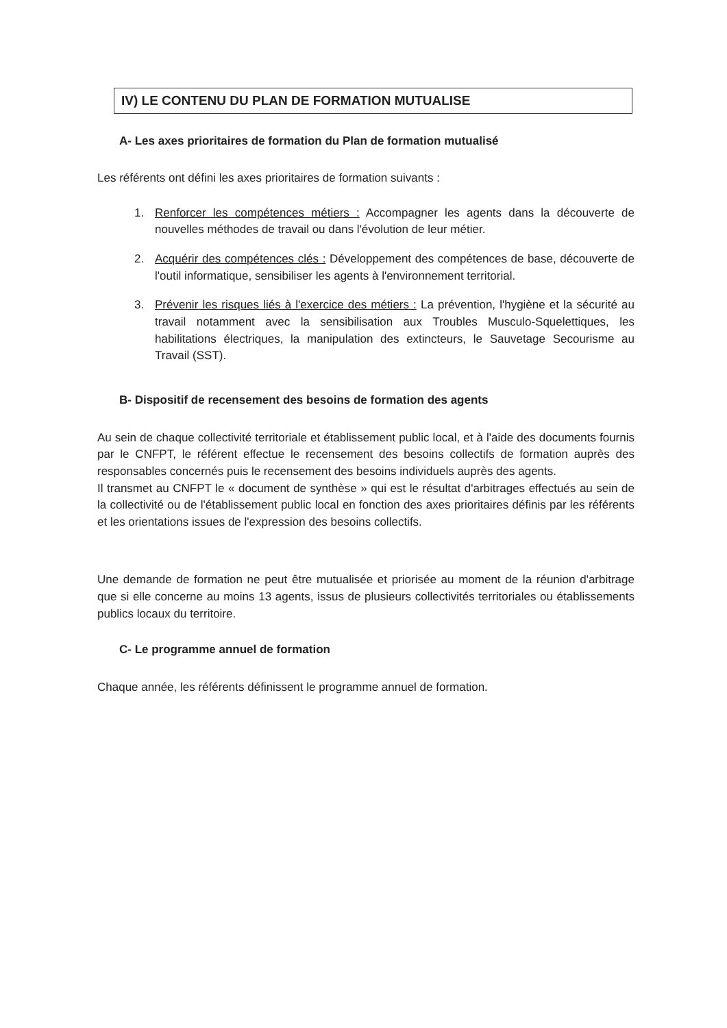IV) LE CONTENU DU PLAN DE FORMATION MUTUALISE
A- Les axes prioritaires de formation du Plan de formation mutualisé
Les référents ont défini les axes prioritaires de formation suivants :
1. Renforcer les compétences métiers : Accompagner les agents dans la découverte de nouvelles méthodes de travail ou dans l'évolution de leur métier.
2. Acquérir des compétences clés : Développement des compétences de base, découverte de l'outil informatique, sensibiliser les agents à l'environnement territorial.
3. Prévenir les risques liés à l'exercice des métiers : La prévention, l'hygiène et la sécurité au travail notamment avec la sensibilisation aux Troubles Musculo-Squelettiques, les habilitations électriques, la manipulation des extincteurs, le Sauvetage Secourisme au Travail (SST).
B- Dispositif de recensement des besoins de formation des agents
Au sein de chaque collectivité territoriale et établissement public local, et à l'aide des documents fournis par le CNFPT, le référent effectue le recensement des besoins collectifs de formation auprès des responsables concernés puis le recensement des besoins individuels auprès des agents.
Il transmet au CNFPT le « document de synthèse » qui est le résultat d'arbitrages effectués au sein de la collectivité ou de l'établissement public local en fonction des axes prioritaires définis par les référents et les orientations issues de l'expression des besoins collectifs.
Une demande de formation ne peut être mutualisée et priorisée au moment de la réunion d'arbitrage que si elle concerne au moins 13 agents, issus de plusieurs collectivités territoriales ou établissements publics locaux du territoire.
C- Le programme annuel de formation
Chaque année, les référents définissent le programme annuel de formation.